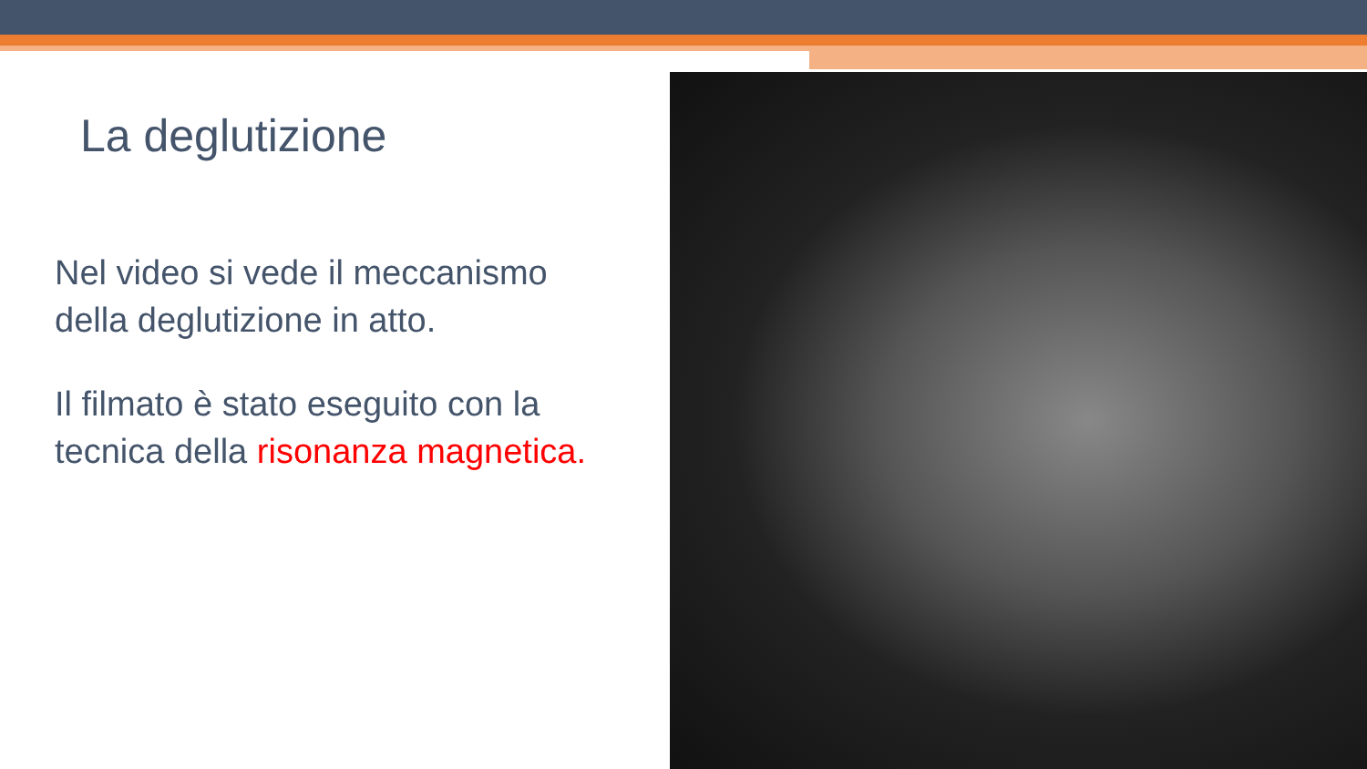La deglutizione
Nel video si vede il meccanismo della deglutizione in atto.
Il filmato è stato eseguito con la tecnica della risonanza magnetica.